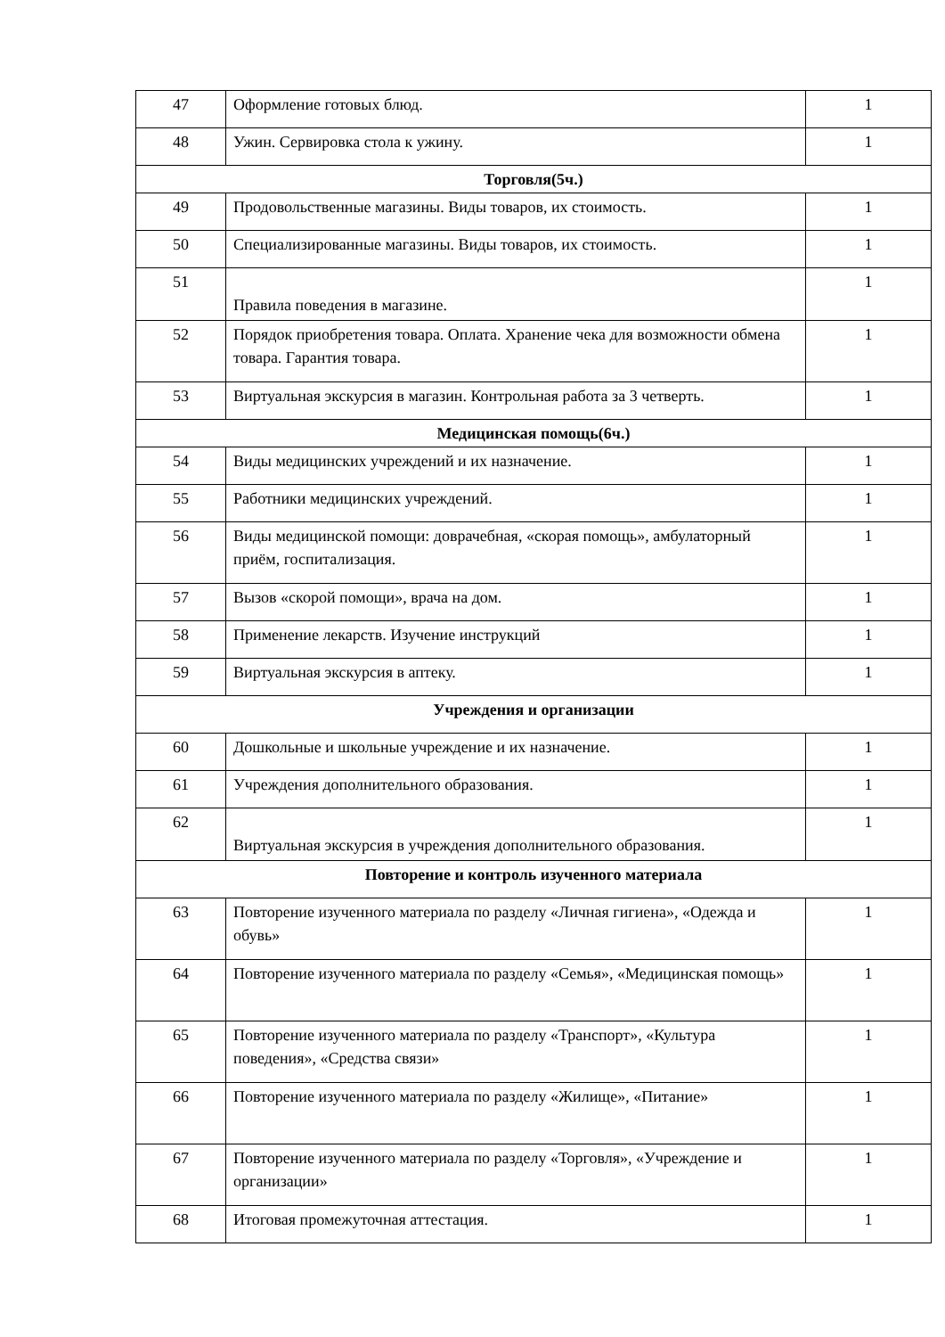| 47 | Оформление готовых блюд. | 1 |
| 48 | Ужин. Сервировка стола к ужину. | 1 |
| Торговля(5ч.) | | |
| 49 | Продовольственные магазины. Виды товаров, их стоимость. | 1 |
| 50 | Специализированные магазины. Виды товаров, их стоимость. | 1 |
| 51 | Правила поведения в магазине. | 1 |
| 52 | Порядок приобретения товара. Оплата. Хранение чека для возможности обмена товара. Гарантия товара. | 1 |
| 53 | Виртуальная экскурсия в магазин. Контрольная работа за 3 четверть. | 1 |
| Медицинская помощь(6ч.) | | |
| 54 | Виды медицинских учреждений и их назначение. | 1 |
| 55 | Работники медицинских учреждений. | 1 |
| 56 | Виды медицинской помощи: доврачебная, «скорая помощь», амбулаторный приём, госпитализация. | 1 |
| 57 | Вызов «скорой помощи», врача на дом. | 1 |
| 58 | Применение лекарств. Изучение инструкций | 1 |
| 59 | Виртуальная экскурсия в аптеку. | 1 |
| Учреждения и организации | | |
| 60 | Дошкольные и школьные учреждение и их назначение. | 1 |
| 61 | Учреждения дополнительного образования. | 1 |
| 62 | Виртуальная экскурсия в учреждения дополнительного образования. | 1 |
| Повторение и контроль изученного материала | | |
| 63 | Повторение изученного материала по разделу «Личная гигиена», «Одежда и обувь» | 1 |
| 64 | Повторение изученного материала по разделу «Семья», «Медицинская помощь» | 1 |
| 65 | Повторение изученного материала по разделу «Транспорт», «Культура поведения», «Средства связи» | 1 |
| 66 | Повторение изученного материала по разделу «Жилище», «Питание» | 1 |
| 67 | Повторение изученного материала по разделу «Торговля», «Учреждение и организации» | 1 |
| 68 | Итоговая промежуточная аттестация. | 1 |